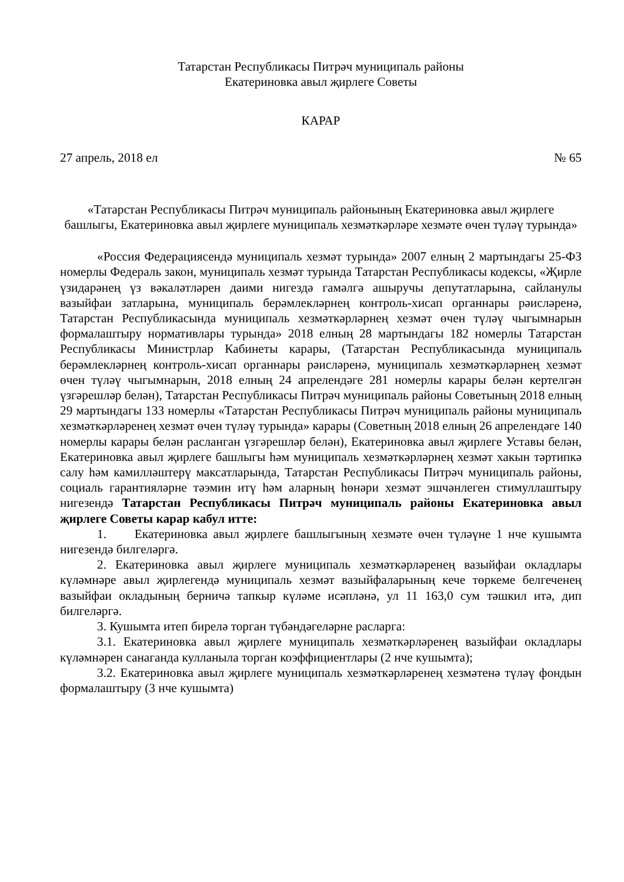Татарстан Республикасы Питрәч муниципаль районы
Екатериновка авыл җирлеге Советы
КАРАР
27 апрель, 2018 ел № 65
«Татарстан Республикасы Питрәч муниципаль районының Екатериновка авыл җирлеге башлыгы, Екатериновка авыл җирлеге муниципаль хезмәткәрләре хезмәте өчен түләү турында»
«Россия Федерациясендә муниципаль хезмәт турында» 2007 елның 2 мартындагы 25-ФЗ номерлы Федераль закон, муниципаль хезмәт турында Татарстан Республикасы кодексы, «Җирле үзидарәнең үз вәкаләтләрен даими нигездә гамәлгә ашыручы депутатларына, сайланулы вазыйфаи затларына, муниципаль берәмлекләрнең контроль-хисап органнары рәисләренә, Татарстан Республикасында муниципаль хезмәткәрләрнең хезмәт өчен түләү чыгымнарын формалаштыру нормативлары турында» 2018 елның 28 мартындагы 182 номерлы Татарстан Республикасы Министрлар Кабинеты карары, (Татарстан Республикасында муниципаль берәмлекләрнең контроль-хисап органнары рәисләренә, муниципаль хезмәткәрләрнең хезмәт өчен түләү чыгымнарын, 2018 елның 24 апрелендәге 281 номерлы карары белән кертелгән үзгәрешләр белән), Татарстан Республикасы Питрәч муниципаль районы Советының 2018 елның 29 мартындагы 133 номерлы «Татарстан Республикасы Питрәч муниципаль районы муниципаль хезмәткәрләренең хезмәт өчен түләү турында» карары (Советның 2018 елның 26 апрелендәге 140 номерлы карары белән расланган үзгәрешләр белән), Екатериновка авыл җирлеге Уставы белән, Екатериновка авыл җирлеге башлыгы һәм муниципаль хезмәткәрләрнең хезмәт хакын тәртипкә салу һәм камилләштерү максатларында, Татарстан Республикасы Питрәч муниципаль районы, социаль гарантияләрне тәэмин итү һәм аларның һөнәри хезмәт эшчәнлеген стимуллаштыру нигезендә Татарстан Республикасы Питрәч муниципаль районы Екатериновка авыл җирлеге Советы карар кабул итте:
1. Екатериновка авыл җирлеге башлыгының хезмәте өчен түләүне 1 нче кушымта нигезендә билгеләргә.
2. Екатериновка авыл җирлеге муниципаль хезмәткәрләренең вазыйфаи окладлары күләмнәре авыл җирлегендә муниципаль хезмәт вазыйфаларының кече төркеме белгеченең вазыйфаи окладының берничә тапкыр күләме исәпләнә, ул 11 163,0 сум тәшкил итә, дип билгеләргә.
3. Кушымта итеп бирелә торган түбәндәгеләрне расларга:
3.1. Екатериновка авыл җирлеге муниципаль хезмәткәрләренең вазыйфаи окладлары күләмнәрен санаганда кулланыла торган коэффициентлары (2 нче кушымта);
3.2. Екатериновка авыл җирлеге муниципаль хезмәткәрләренең хезмәтенә түләү фондын формалаштыру (3 нче кушымта)